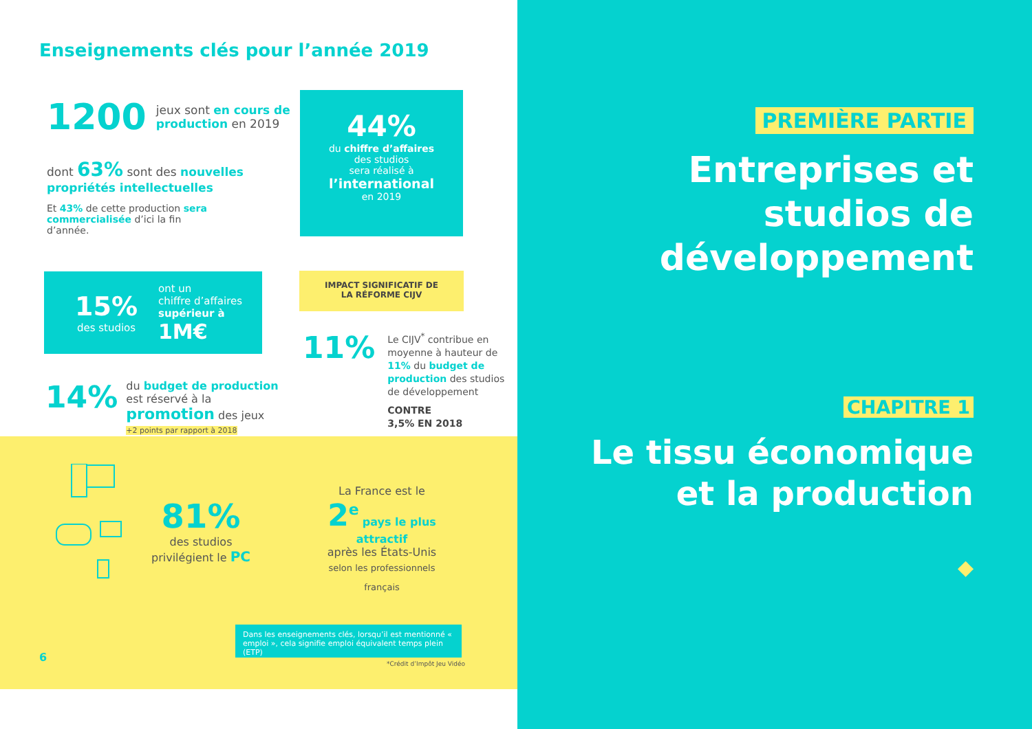Enseignements clés pour l’année 2019
1200 jeux sont en cours de
production en 2019
dont 63% sont des nouvelles propriétés intellectuelles
Et 43% de cette production sera commercialisée d’ici la fin d’année.
44%
du chiffre d’affaires
des studios
sera réalisé à
l’international
en 2019
15%
des studios
ont un
chiffre d’affaires
supérieur à
1M€
IMPACT SIGNIFICATIF DE
LA RÉFORME CIJV
11% Le CIJV<sup>*</sup> contribue en
moyenne à hauteur de
11% du budget de
production des studios
de développement
CONTRE
3,5% EN 2018
14% du budget de production
est réservé à la
promotion des jeux
+2 points par rapport à 2018
81%
des studios
privilégient le PC
La France est le
2<sup>e</sup> pays le plus attractif
après les États-Unis
selon les professionnels
français
Dans les enseignements clés, lorsqu’il est mentionné « emploi », cela signifie emploi équivalent temps plein (ETP)
6
*Crédit d’Impôt Jeu Vidéo
PREMIÈRE PARTIE
Entreprises et
studios de
développement
CHAPITRE 1
Le tissu économique
et la production
◆